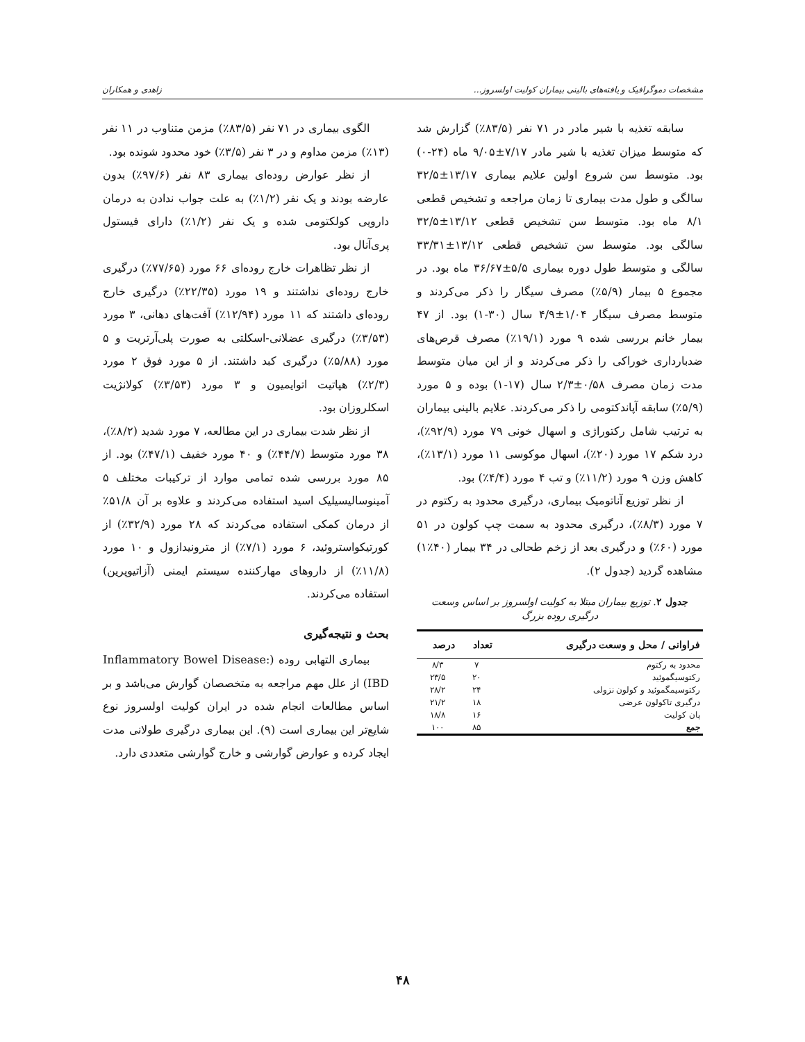مشخصات دموگرافیک و یافته‌های بالینی بیماران کولیت اولسروز... زاهدی و همکاران
سابقه تغذیه با شیر مادر در ۷۱ نفر (۸۳/۵٪) گزارش شد که متوسط میزان تغذیه با شیر مادر ۷/۱۷±۹/۰۵ ماه (۲۴-۰) بود. متوسط سن شروع اولین علایم بیماری ۱۳/۱۷±۳۲/۵ سالگی و طول مدت بیماری تا زمان مراجعه و تشخیص قطعی ۸/۱ ماه بود. متوسط سن تشخیص قطعی ۱۳/۱۲±۳۲/۵ سالگی بود. متوسط سن تشخیص قطعی ۱۳/۱۲±۳۳/۳۱ سالگی و متوسط طول دوره بیماری ۵/۵±۳۶/۶۷ ماه بود. در مجموع ۵ بیمار (۵/۹٪) مصرف سیگار را ذکر می‌کردند و متوسط مصرف سیگار ۱/۰۴±۴/۹ سال (۳۰-۱) بود. از ۴۷ بیمار خانم بررسی شده ۹ مورد (۱۹/۱٪) مصرف قرص‌های ضدبارداری خوراکی را ذکر می‌کردند و از این میان متوسط مدت زمان مصرف ۰/۵۸±۲/۳ سال (۱۷-۱) بوده و ۵ مورد (۵/۹٪) سابقه آپاندکتومی را ذکر می‌کردند. علایم بالینی بیماران به ترتیب شامل رکتوراژی و اسهال خونی ۷۹ مورد (۹۲/۹٪)، درد شکم ۱۷ مورد (۲۰٪)، اسهال موکوسی ۱۱ مورد (۱۳/۱٪)، کاهش وزن ۹ مورد (۱۱/۲٪) و تب ۴ مورد (۴/۴٪) بود.
از نظر توزیع آناتومیک بیماری، درگیری محدود به رکتوم در ۷ مورد (۸/۳٪)، درگیری محدود به سمت چپ کولون در ۵۱ مورد (۶۰٪) و درگیری بعد از زخم طحالی در ۳۴ بیمار (۴۰٪۱) مشاهده گردید (جدول ۲).
جدول ۲. توزیع بیماران مبتلا به کولیت اولسروز بر اساس وسعت درگیری روده بزرگ
| فراوانی / محل و وسعت درگیری | تعداد | درصد |
| --- | --- | --- |
| محدود به رکتوم | ۷ | ۸/۳ |
| رکتوسیگموئید | ۲۰ | ۲۳/۵ |
| رکتوسیمگموئید و کولون نزولی | ۲۴ | ۲۸/۲ |
| درگیری تاکولون عرضی | ۱۸ | ۲۱/۲ |
| پان کولیت | ۱۶ | ۱۸/۸ |
| جمع | ۸۵ | ۱۰۰ |
الگوی بیماری در ۷۱ نفر (۸۳/۵٪) مزمن متناوب در ۱۱ نفر (۱۳٪) مزمن مداوم و در ۳ نفر (۳/۵٪) خود محدود شونده بود.
از نظر عوارض روده‌ای بیماری ۸۳ نفر (۹۷/۶٪) بدون عارضه بودند و یک نفر (۱/۲٪) به علت جواب ندادن به درمان دارویی کولکتومی شده و یک نفر (۱/۲٪) دارای فیستول پری‌آنال بود.
از نظر تظاهرات خارج روده‌ای ۶۶ مورد (۷۷/۶۵٪) درگیری خارج روده‌ای نداشتند و ۱۹ مورد (۲۲/۳۵٪) درگیری خارج روده‌ای داشتند که ۱۱ مورد (۱۲/۹۴٪) آفت‌های دهانی، ۳ مورد (۳/۵۳٪) درگیری عضلانی-اسکلتی به صورت پلی‌آرتریت و ۵ مورد (۵/۸۸٪) درگیری کبد داشتند. از ۵ مورد فوق ۲ مورد (۲/۳٪) هپاتیت اتوایمیون و ۳ مورد (۳/۵۳٪) کولانژیت اسکلروزان بود.
از نظر شدت بیماری در این مطالعه، ۷ مورد شدید (۸/۲٪)، ۳۸ مورد متوسط (۴۴/۷٪) و ۴۰ مورد خفیف (۴۷/۱٪) بود. از ۸۵ مورد بررسی شده تمامی موارد از ترکیبات مختلف ۵ آمینوسالیسیلیک اسید استفاده می‌کردند و علاوه بر آن ۵۱/۸٪ از درمان کمکی استفاده می‌کردند که ۲۸ مورد (۳۲/۹٪) از کورتیکواستروئید، ۶ مورد (۷/۱٪) از مترونیدازول و ۱۰ مورد (۱۱/۸٪) از داروهای مهارکننده سیستم ایمنی (آزاتیوپرین) استفاده می‌کردند.
بحث و نتیجه‌گیری
بیماری التهابی روده (Inflammatory Bowel Disease: IBD) از علل مهم مراجعه به متخصصان گوارش می‌باشد و بر اساس مطالعات انجام شده در ایران کولیت اولسروز نوع شایع‌تر این بیماری است (۹). این بیماری درگیری طولانی مدت ایجاد کرده و عوارض گوارشی و خارج گوارشی متعددی دارد.
۴۸